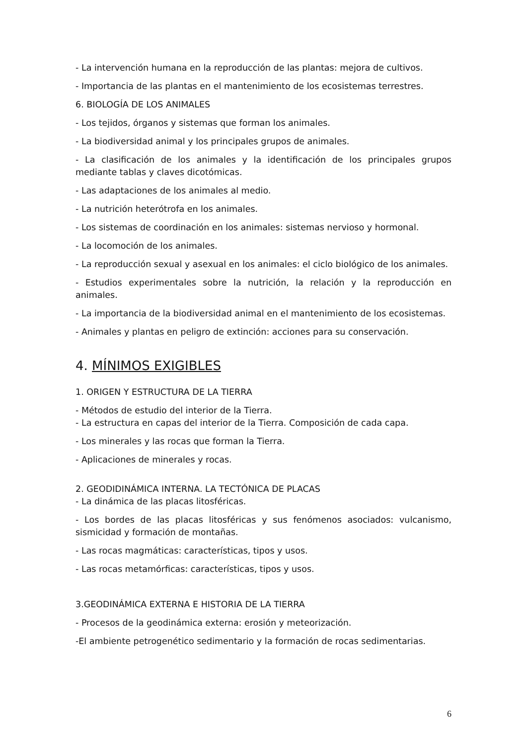- La intervención humana en la reproducción de las plantas: mejora de cultivos.
- Importancia de las plantas en el mantenimiento de los ecosistemas terrestres.
6. BIOLOGÍA DE LOS ANIMALES
- Los tejidos, órganos y sistemas que forman los animales.
- La biodiversidad animal y los principales grupos de animales.
- La clasificación de los animales y la identificación de los principales grupos mediante tablas y claves dicotómicas.
- Las adaptaciones de los animales al medio.
- La nutrición heterótrofa en los animales.
- Los sistemas de coordinación en los animales: sistemas nervioso y hormonal.
- La locomoción de los animales.
- La reproducción sexual y asexual en los animales: el ciclo biológico de los animales.
- Estudios experimentales sobre la nutrición, la relación y la reproducción en animales.
- La importancia de la biodiversidad animal en el mantenimiento de los ecosistemas.
- Animales y plantas en peligro de extinción: acciones para su conservación.
4. MÍNIMOS EXIGIBLES
1. ORIGEN Y ESTRUCTURA DE LA TIERRA
- Métodos de estudio del interior de la Tierra.
- La estructura en capas del interior de la Tierra. Composición de cada capa.
- Los minerales y las rocas que forman la Tierra.
- Aplicaciones de minerales y rocas.
2. GEODIDINÁMICA INTERNA. LA TECTÓNICA DE PLACAS
- La dinámica de las placas litosféricas.
- Los bordes de las placas litosféricas y sus fenómenos asociados: vulcanismo, sismicidad y formación de montañas.
- Las rocas magmáticas: características, tipos y usos.
- Las rocas metamórficas: características, tipos y usos.
3.GEODINÁMICA EXTERNA E HISTORIA DE LA TIERRA
- Procesos de la geodinámica externa: erosión y meteorización.
-El ambiente petrogenético sedimentario y la formación de rocas sedimentarias.
6